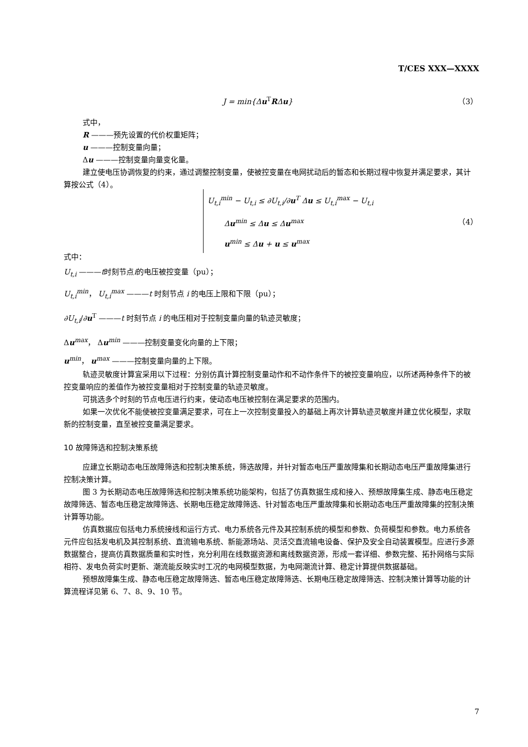T/CES XXX—XXXX
J = min{Δu<sup>T</sup>RΔu} （3）
式中，
R ———预先设置的代价权重矩阵；
u ———控制变量向量；
Δu ———控制变量向量变化量。
建立使电压协调恢复的约束，通过调整控制变量，使被控变量在电网扰动后的暂态和长期过程中恢复并满足要求，其计算按公式（4）。
U<sub>t,i</sub><sup>min</sup> − U<sub>t,i</sub> ≤ ∂U<sub>t,i</sub>/∂u<sup>T</sup> Δu ≤ U<sub>t,i</sub><sup>max</sup> − U<sub>t,i</sub>
Δu<sup>min</sup> ≤ Δu ≤ Δu<sup>max</sup>
u<sup>min</sup> ≤ Δu + u ≤ u<sup>max</sup> （4）
式中：
U<sub>t,i</sub> ———t时刻节点i的电压被控变量（pu）；
U<sub>t,i</sub><sup>min</sup>， U<sub>t,i</sub><sup>max</sup> ———t 时刻节点 i 的电压上限和下限（pu）；
∂U<sub>t,i</sub>/∂u<sup>T</sup> ———t 时刻节点 i 的电压相对于控制变量向量的轨迹灵敏度；
Δu<sup>max</sup>， Δu<sup>min</sup> ———控制变量变化向量的上下限；
u<sup>min</sup>， u<sup>max</sup> ———控制变量向量的上下限。
轨迹灵敏度计算宜采用以下过程：分别仿真计算控制变量动作和不动作条件下的被控变量响应，以所述两种条件下的被控变量响应的差值作为被控变量相对于控制变量的轨迹灵敏度。
可挑选多个时刻的节点电压进行约束，使动态电压被控制在满足要求的范围内。
如果一次优化不能使被控变量满足要求，可在上一次控制变量投入的基础上再次计算轨迹灵敏度并建立优化模型，求取新的控制变量，直至被控变量满足要求。
10 故障筛选和控制决策系统
应建立长期动态电压故障筛选和控制决策系统，筛选故障，并针对暂态电压严重故障集和长期动态电压严重故障集进行控制决策计算。
图 3 为长期动态电压故障筛选和控制决策系统功能架构，包括了仿真数据生成和接入、预想故障集生成、静态电压稳定故障筛选、暂态电压稳定故障筛选、长期电压稳定故障筛选、针对暂态电压严重故障集和长期动态电压严重故障集的控制决策计算等功能。
仿真数据应包括电力系统接线和运行方式、电力系统各元件及其控制系统的模型和参数、负荷模型和参数。电力系统各元件应包括发电机及其控制系统、直流输电系统、新能源场站、灵活交直流输电设备、保护及安全自动装置模型。应进行多源数据整合，提高仿真数据质量和实时性，充分利用在线数据资源和离线数据资源，形成一套详细、参数完整、拓扑网络与实际相符、发电负荷实时更新、潮流能反映实时工况的电网模型数据，为电网潮流计算、稳定计算提供数据基础。
预想故障集生成、静态电压稳定故障筛选、暂态电压稳定故障筛选、长期电压稳定故障筛选、控制决策计算等功能的计算流程详见第 6、7、8、9、10 节。
7